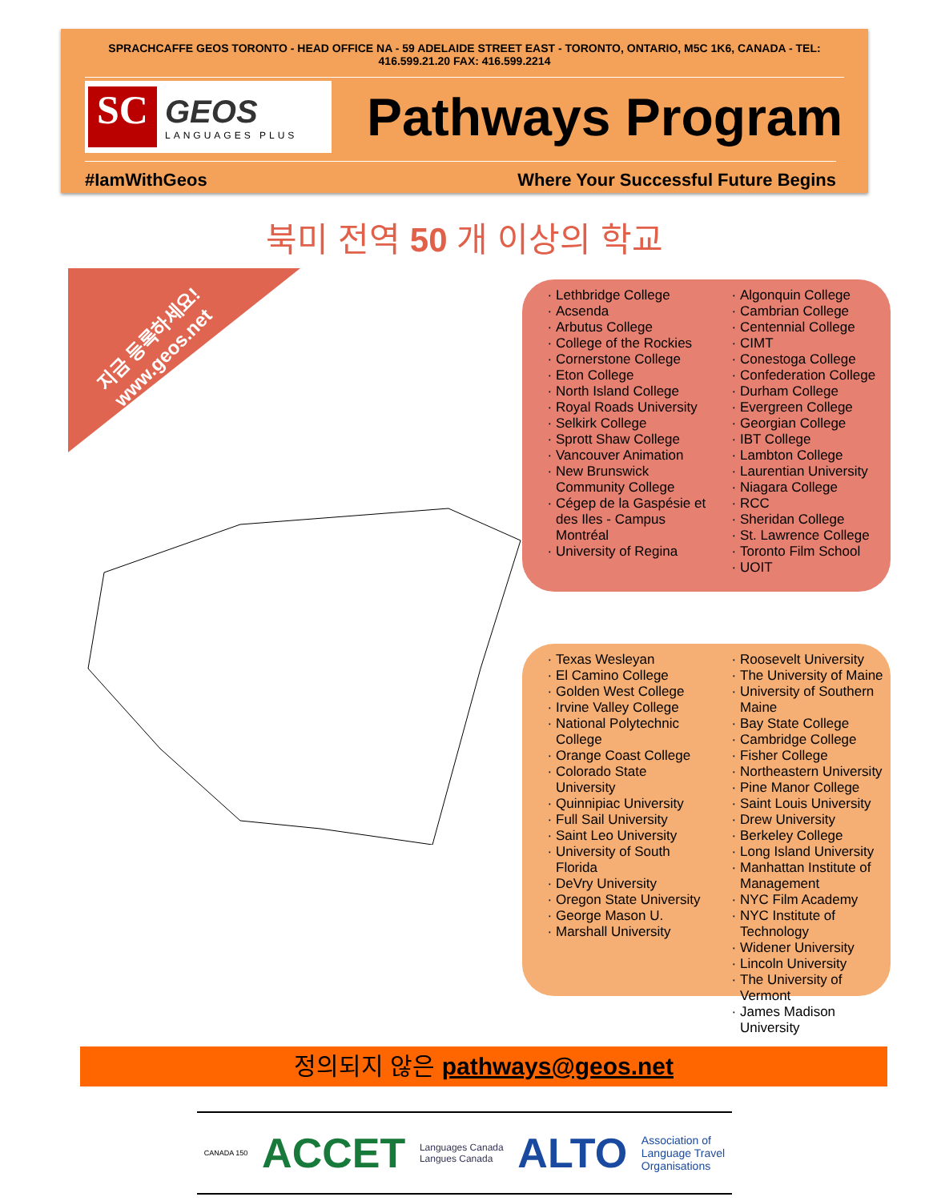SPRACHCAFFE GEOS TORONTO - HEAD OFFICE NA - 59 ADELAIDE STREET EAST - TORONTO, ONTARIO, M5C 1K6, CANADA - TEL: 416.599.21.20 FAX: 416.599.2214
SC
GEOS
LANGUAGES PLUS
Pathways Program
#IamWithGeos Where Your Successful Future Begins
북미 전역 50 개 이상의 학교
지금 등록하세요!
www.geos.net
Lethbridge College
Acsenda
Arbutus College
College of the Rockies
Cornerstone College
Eton College
North Island College
Royal Roads University
Selkirk College
Sprott Shaw College
Vancouver Animation
New Brunswick Community College
Cégep de la Gaspésie et des Iles - Campus Montréal
University of Regina
Algonquin College
Cambrian College
Centennial College
CIMT
Conestoga College
Confederation College
Durham College
Evergreen College
Georgian College
IBT College
Lambton College
Laurentian University
Niagara College
RCC
Sheridan College
St. Lawrence College
Toronto Film School
UOIT
Texas Wesleyan
El Camino College
Golden West College
Irvine Valley College
National Polytechnic College
Orange Coast College
Colorado State University
Quinnipiac University
Full Sail University
Saint Leo University
University of South Florida
DeVry University
Oregon State University
George Mason U.
Marshall University
Roosevelt University
The University of Maine
University of Southern Maine
Bay State College
Cambridge College
Fisher College
Northeastern University
Pine Manor College
Saint Louis University
Drew University
Berkeley College
Long Island University
Manhattan Institute of Management
NYC Film Academy
NYC Institute of Technology
Widener University
Lincoln University
The University of Vermont
James Madison University
정의되지 않은 pathways@geos.net
CANADA 150 ACCET Languages Canada
Langues Canada ALTO Association of
Language Travel
Organisations